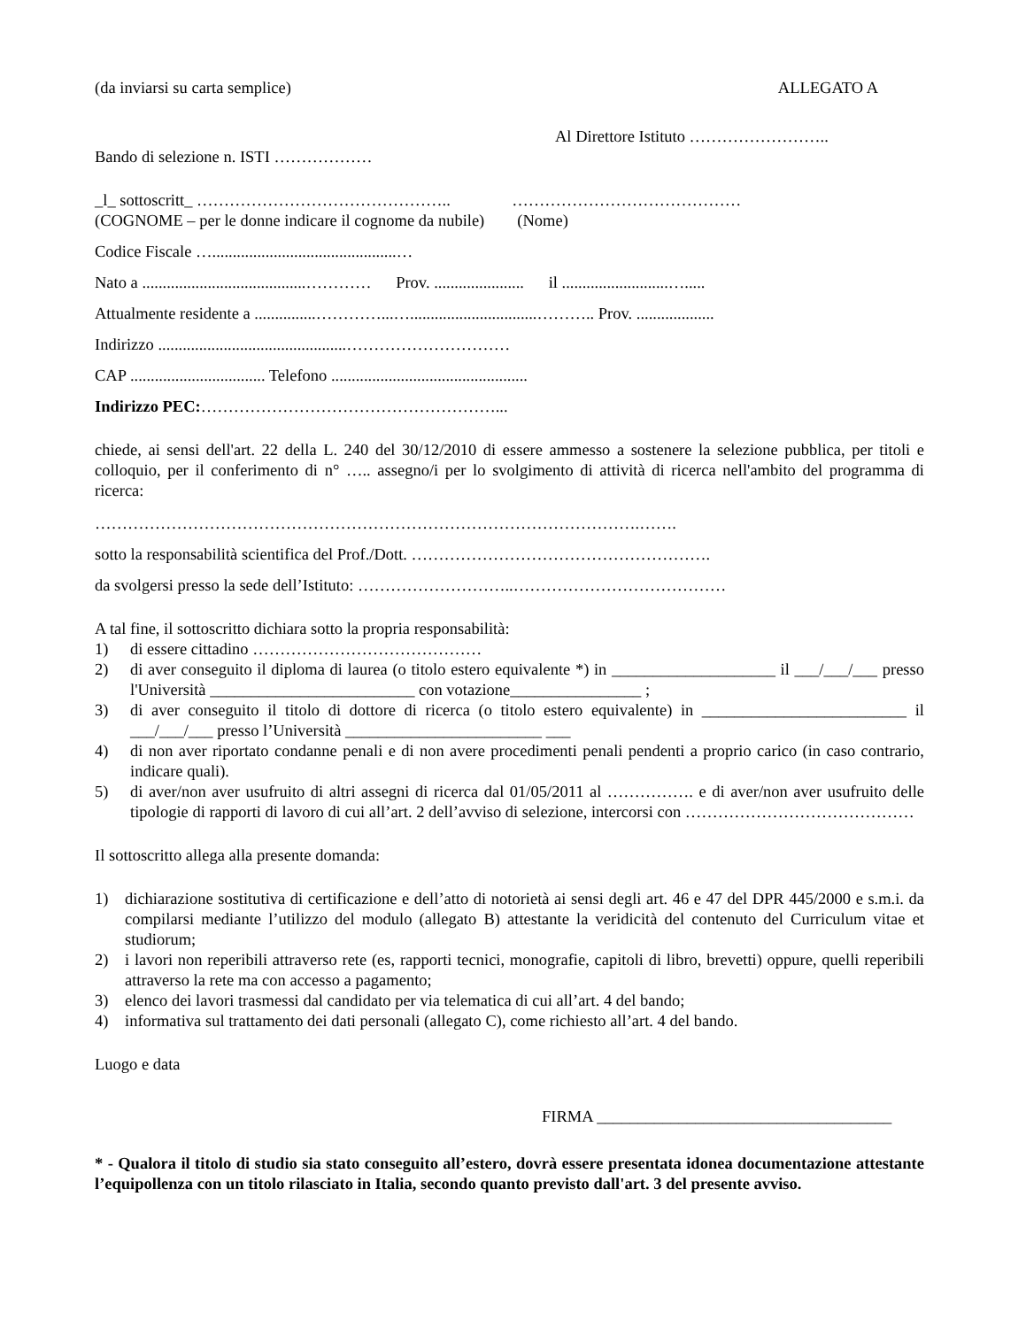(da inviarsi su carta semplice) ALLEGATO A
Al Direttore Istituto ……………………..
Bando di selezione n. ISTI ………………
_l_ sottoscritt_ ……………………………………….. ……………………………………
(COGNOME – per le donne indicare il cognome da nubile) (Nome)
Codice Fiscale ….............................................…
Nato a ........................................………… Prov. ...................... il ..........................….....
Attualmente residente a ...............…………...…...............................……….. Prov. ...................
Indirizzo ..............................................…………………………
CAP ................................. Telefono ................................................
Indirizzo PEC:………………………………………………...
chiede, ai sensi dell'art. 22 della L. 240 del 30/12/2010 di essere ammesso a sostenere la selezione pubblica, per titoli e colloquio, per il conferimento di n° ….. assegno/i per lo svolgimento di attività di ricerca nell'ambito del programma di ricerca:
……………………………………………………………………………………….…….
sotto la responsabilità scientifica del Prof./Dott. ……………………………………………….
da svolgersi presso la sede dell’Istituto: ………………………..…………………………………
A tal fine, il sottoscritto dichiara sotto la propria responsabilità:
1) di essere cittadino ……………………………………
2) di aver conseguito il diploma di laurea (o titolo estero equivalente *) in ____________________ il ___/___/___ presso l'Università _________________________ con votazione________________ ;
3) di aver conseguito il titolo di dottore di ricerca (o titolo estero equivalente) in _________________________ il ___/___/___ presso l’Università ________________________ ___
4) di non aver riportato condanne penali e di non avere procedimenti penali pendenti a proprio carico (in caso contrario, indicare quali).
5) di aver/non aver usufruito di altri assegni di ricerca dal 01/05/2011 al ……………. e di aver/non aver usufruito delle tipologie di rapporti di lavoro di cui all’art. 2 dell’avviso di selezione, intercorsi con ……………………………………
Il sottoscritto allega alla presente domanda:
1) dichiarazione sostitutiva di certificazione e dell’atto di notorietà ai sensi degli art. 46 e 47 del DPR 445/2000 e s.m.i. da compilarsi mediante l’utilizzo del modulo (allegato B) attestante la veridicità del contenuto del Curriculum vitae et studiorum;
2) i lavori non reperibili attraverso rete (es, rapporti tecnici, monografie, capitoli di libro, brevetti) oppure, quelli reperibili attraverso la rete ma con accesso a pagamento;
3) elenco dei lavori trasmessi dal candidato per via telematica di cui all’art. 4 del bando;
4) informativa sul trattamento dei dati personali (allegato C), come richiesto all’art. 4 del bando.
Luogo e data
FIRMA ____________________________________
* - Qualora il titolo di studio sia stato conseguito all’estero, dovrà essere presentata idonea documentazione attestante l’equipollenza con un titolo rilasciato in Italia, secondo quanto previsto dall'art. 3 del presente avviso.